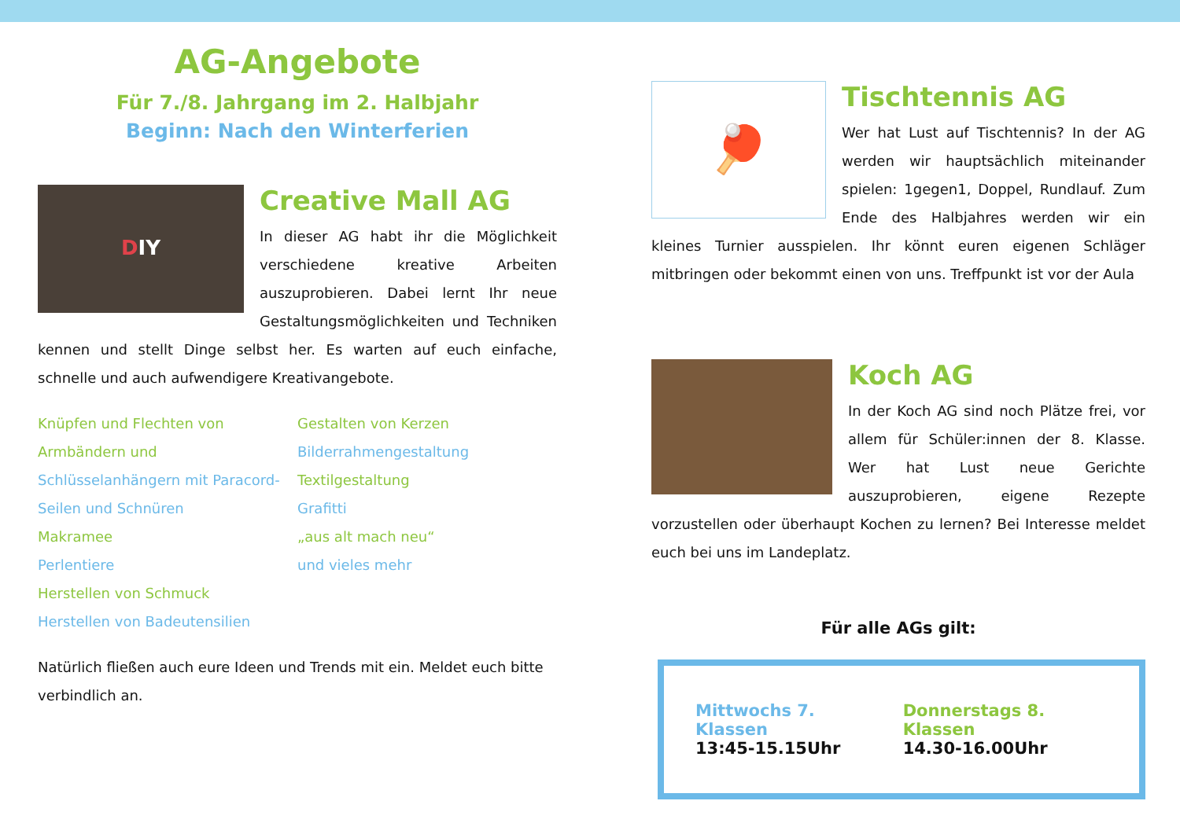AG-Angebote
Für 7./8. Jahrgang im 2. Halbjahr
Beginn: Nach den Winterferien
DIY
Creative Mall AG
In dieser AG habt ihr die Möglichkeit verschiedene kreative Arbeiten auszuprobieren. Dabei lernt Ihr neue Gestaltungsmöglichkeiten und Techniken kennen und stellt Dinge selbst her. Es warten auf euch einfache, schnelle und auch aufwendigere Kreativangebote.
Knüpfen und Flechten von Armbändern und
Schlüsselanhängern mit Paracord-Seilen und Schnüren
Makramee
Perlentiere
Herstellen von Schmuck
Herstellen von Badeutensilien
Gestalten von Kerzen
Bilderrahmengestaltung
Textilgestaltung
Grafitti
„aus alt mach neu“
und vieles mehr
Natürlich fließen auch eure Ideen und Trends mit ein. Meldet euch bitte verbindlich an.
🏓
Tischtennis AG
Wer hat Lust auf Tischtennis? In der AG werden wir hauptsächlich miteinander spielen: 1gegen1, Doppel, Rundlauf. Zum Ende des Halbjahres werden wir ein kleines Turnier ausspielen. Ihr könnt euren eigenen Schläger mitbringen oder bekommt einen von uns. Treffpunkt ist vor der Aula
Koch AG
In der Koch AG sind noch Plätze frei, vor allem für Schüler:innen der 8. Klasse. Wer hat Lust neue Gerichte auszuprobieren, eigene Rezepte vorzustellen oder überhaupt Kochen zu lernen? Bei Interesse meldet euch bei uns im Landeplatz.
Für alle AGs gilt:
Mittwochs 7. Klassen
13:45-15.15Uhr
Donnerstags 8. Klassen
14.30-16.00Uhr